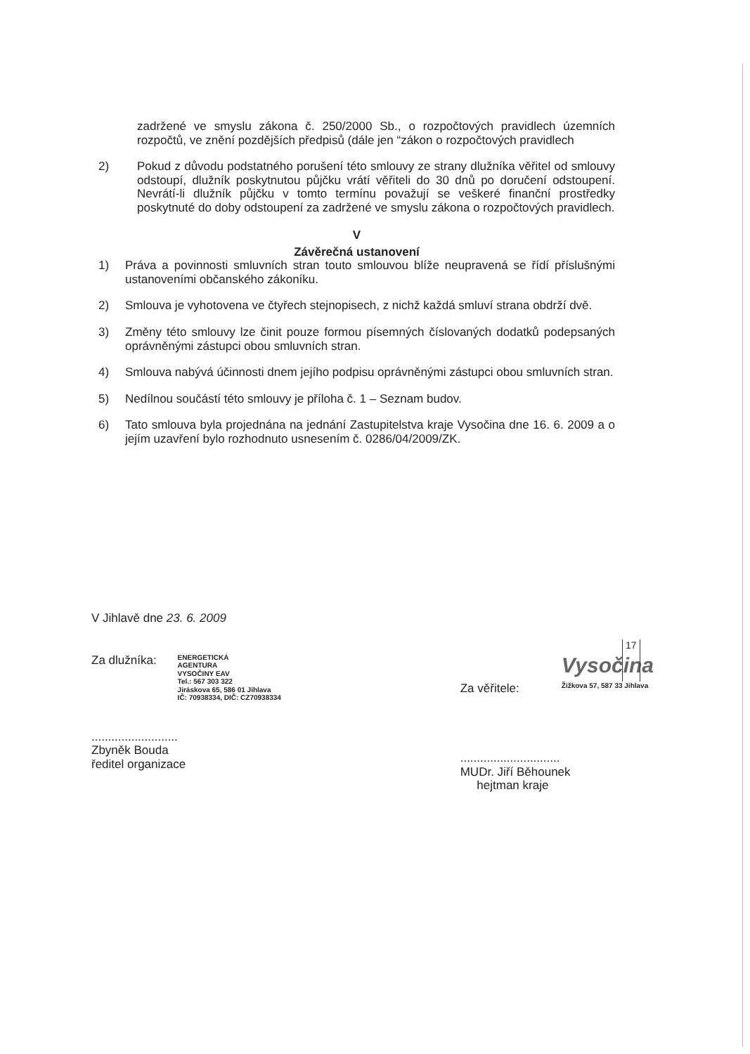zadržené ve smyslu zákona č. 250/2000 Sb., o rozpočtových pravidlech územních rozpočtů, ve znění pozdějších předpisů (dále jen “zákon o rozpočtových pravidlech
2) Pokud z důvodu podstatného porušení této smlouvy ze strany dlužníka věřitel od smlouvy odstoupí, dlužník poskytnutou půjčku vrátí věřiteli do 30 dnů po doručení odstoupení. Nevrátí-li dlužník půjčku v tomto termínu považují se veškeré finanční prostředky poskytnuté do doby odstoupení za zadržené ve smyslu zákona o rozpočtových pravidlech.
V
Závěrečná ustanovení
1) Práva a povinnosti smluvních stran touto smlouvou blíže neupravená se řídí příslušnými ustanoveními občanského zákoníku.
2) Smlouva je vyhotovena ve čtyřech stejnopisech, z nichž každá smluví strana obdrží dvě.
3) Změny této smlouvy lze činit pouze formou písemných číslovaných dodatků podepsaných oprávněnými zástupci obou smluvních stran.
4) Smlouva nabývá účinnosti dnem jejího podpisu oprávněnými zástupci obou smluvních stran.
5) Nedílnou součástí této smlouvy je příloha č. 1 – Seznam budov.
6) Tato smlouva byla projednána na jednání Zastupitelstva kraje Vysočina dne 16. 6. 2009 a o jejím uzavření bylo rozhodnuto usnesením č. 0286/04/2009/ZK.
V Jihlavě dne 23. 6. 2009
Za dlužníka: ENERGETICKÁ
AGENTURA
VYSOČINY EAV
Tel.: 567 303 322
Jiráskova 65, 586 01 Jihlava
IČ: 70938334, DIČ: CZ70938334
..........................
Zbyněk Bouda
ředitel organizace
Za věřitele: Vysočina
Žižkova 57, 587 33 Jihlava
..............................
MUDr. Jiří Běhounek
hejtman kraje
17